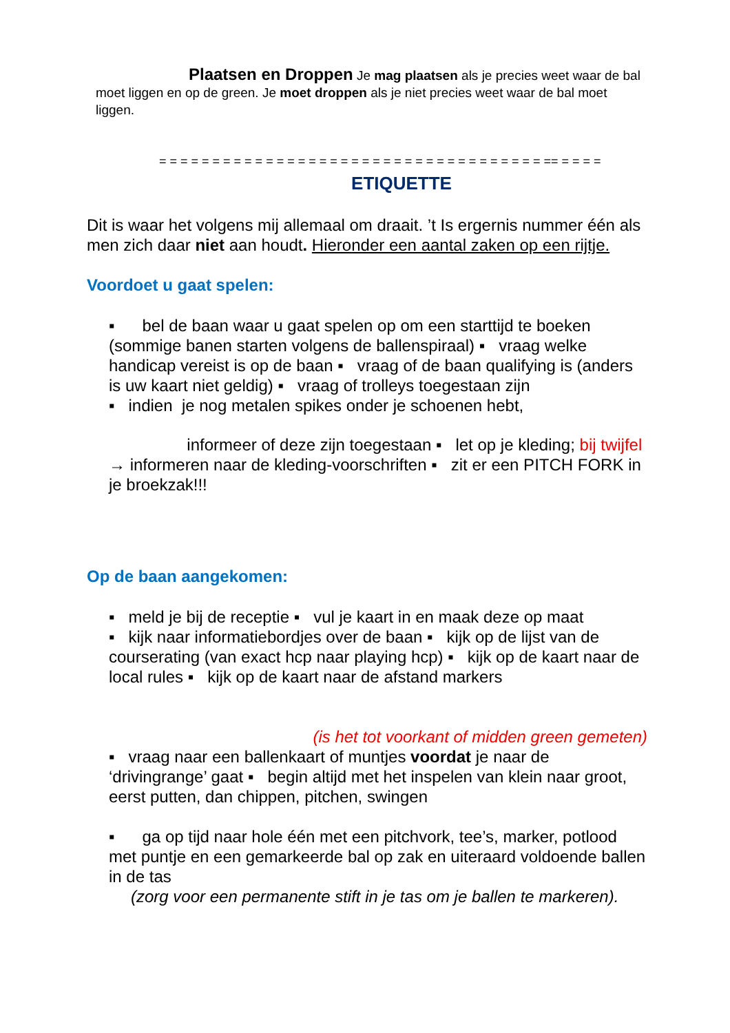Plaatsen en Droppen Je mag plaatsen als je precies weet waar de bal moet liggen en op de green. Je moet droppen als je niet precies weet waar de bal moet liggen.
= = = = = = = = = = = = = = = = = = = = = = = = = = = = = = = = = = = = == = = = =
ETIQUETTE
Dit is waar het volgens mij allemaal om draait. ’t Is ergernis nummer één als men zich daar niet aan houdt. Hieronder een aantal zaken op een rijtje.
Voordoet u gaat spelen:
▪ bel de baan waar u gaat spelen op om een starttijd te boeken (sommige banen starten volgens de ballenspiraal) ▪ vraag welke handicap vereist is op de baan ▪ vraag of de baan qualifying is (anders is uw kaart niet geldig) ▪ vraag of trolleys toegestaan zijn
▪ indien je nog metalen spikes onder je schoenen hebt,
informeer of deze zijn toegestaan ▪ let op je kleding; bij twijfel → informeren naar de kleding-voorschriften ▪ zit er een PITCH FORK in je broekzak!!!
Op de baan aangekomen:
▪ meld je bij de receptie ▪ vul je kaart in en maak deze op maat
▪ kijk naar informatiebordjes over de baan ▪ kijk op de lijst van de courserating (van exact hcp naar playing hcp) ▪ kijk op de kaart naar de local rules ▪ kijk op de kaart naar de afstand markers
(is het tot voorkant of midden green gemeten)
▪ vraag naar een ballenkaart of muntjes voordat je naar de ‘drivingrange’ gaat ▪ begin altijd met het inspelen van klein naar groot, eerst putten, dan chippen, pitchen, swingen
▪ ga op tijd naar hole één met een pitchvork, tee’s, marker, potlood met puntje en een gemarkeerde bal op zak en uiteraard voldoende ballen in de tas
(zorg voor een permanente stift in je tas om je ballen te markeren).